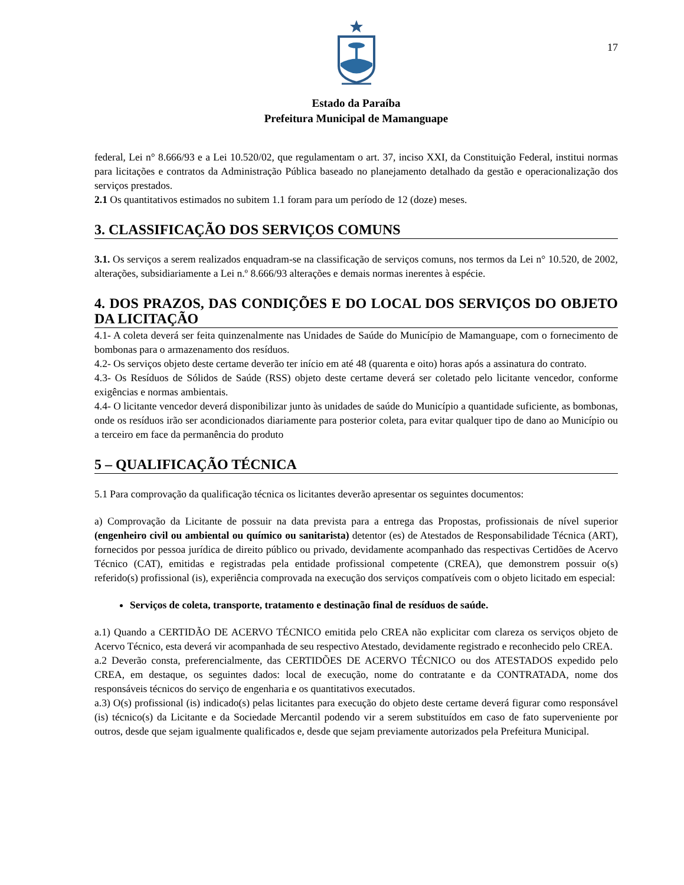17
Estado da Paraíba
Prefeitura Municipal de Mamanguape
federal, Lei n° 8.666/93 e a Lei 10.520/02, que regulamentam o art. 37, inciso XXI, da Constituição Federal, institui normas para licitações e contratos da Administração Pública baseado no planejamento detalhado da gestão e operacionalização dos serviços prestados.
2.1 Os quantitativos estimados no subitem 1.1 foram para um período de 12 (doze) meses.
3. CLASSIFICAÇÃO DOS SERVIÇOS COMUNS
3.1. Os serviços a serem realizados enquadram-se na classificação de serviços comuns, nos termos da Lei n° 10.520, de 2002, alterações, subsidiariamente a Lei n.º 8.666/93 alterações e demais normas inerentes à espécie.
4. DOS PRAZOS, DAS CONDIÇÕES E DO LOCAL DOS SERVIÇOS DO OBJETO DA LICITAÇÃO
4.1- A coleta deverá ser feita quinzenalmente nas Unidades de Saúde do Município de Mamanguape, com o fornecimento de bombonas para o armazenamento dos resíduos.
4.2- Os serviços objeto deste certame deverão ter início em até 48 (quarenta e oito) horas após a assinatura do contrato.
4.3- Os Resíduos de Sólidos de Saúde (RSS) objeto deste certame deverá ser coletado pelo licitante vencedor, conforme exigências e normas ambientais.
4.4- O licitante vencedor deverá disponibilizar junto às unidades de saúde do Município a quantidade suficiente, as bombonas, onde os resíduos irão ser acondicionados diariamente para posterior coleta, para evitar qualquer tipo de dano ao Município ou a terceiro em face da permanência do produto
5 – QUALIFICAÇÃO TÉCNICA
5.1 Para comprovação da qualificação técnica os licitantes deverão apresentar os seguintes documentos:
a) Comprovação da Licitante de possuir na data prevista para a entrega das Propostas, profissionais de nível superior (engenheiro civil ou ambiental ou químico ou sanitarista) detentor (es) de Atestados de Responsabilidade Técnica (ART), fornecidos por pessoa jurídica de direito público ou privado, devidamente acompanhado das respectivas Certidões de Acervo Técnico (CAT), emitidas e registradas pela entidade profissional competente (CREA), que demonstrem possuir o(s) referido(s) profissional (is), experiência comprovada na execução dos serviços compatíveis com o objeto licitado em especial:
Serviços de coleta, transporte, tratamento e destinação final de resíduos de saúde.
a.1) Quando a CERTIDÃO DE ACERVO TÉCNICO emitida pelo CREA não explicitar com clareza os serviços objeto de Acervo Técnico, esta deverá vir acompanhada de seu respectivo Atestado, devidamente registrado e reconhecido pelo CREA.
a.2 Deverão consta, preferencialmente, das CERTIDÕES DE ACERVO TÉCNICO ou dos ATESTADOS expedido pelo CREA, em destaque, os seguintes dados: local de execução, nome do contratante e da CONTRATADA, nome dos responsáveis técnicos do serviço de engenharia e os quantitativos executados.
a.3) O(s) profissional (is) indicado(s) pelas licitantes para execução do objeto deste certame deverá figurar como responsável (is) técnico(s) da Licitante e da Sociedade Mercantil podendo vir a serem substituídos em caso de fato superveniente por outros, desde que sejam igualmente qualificados e, desde que sejam previamente autorizados pela Prefeitura Municipal.